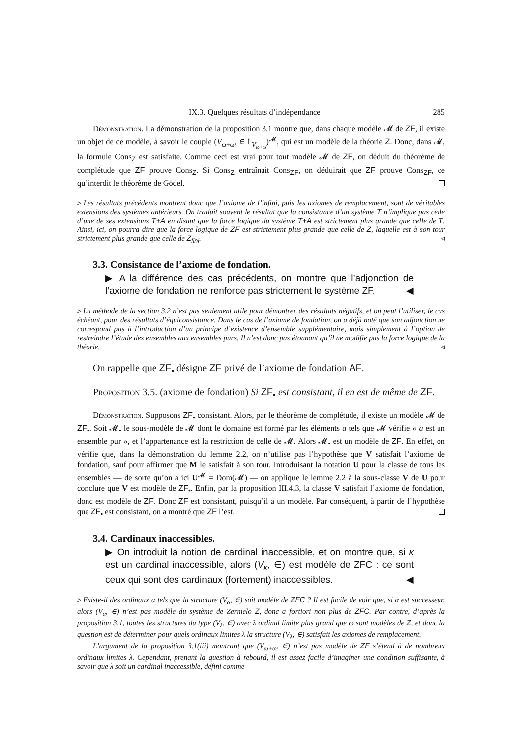IX.3. Quelques résultats d’indépendance 285
Démonstration. La démonstration de la proposition 3.1 montre que, dans chaque modèle 𝓜 de ZF, il existe un objet de ce modèle, à savoir le couple (V<sub>ω+ω</sub>, ∈↾<sub>V<sub>ω+ω</sub></sub>)<sup>𝓜</sup>, qui est un modèle de la théorie Z. Donc, dans 𝓜, la formule Cons<sub>Z</sub> est satisfaite. Comme ceci est vrai pour tout modèle 𝓜 de ZF, on déduit du théorème de complétude que ZF prouve Cons<sub>Z</sub>. Si Cons<sub>Z</sub> entraînait Cons<sub>ZF</sub>, on déduirait que ZF prouve Cons<sub>ZF</sub>, ce qu’interdit le théorème de Gödel.
▹ Les résultats précédents montrent donc que l’axiome de l’infini, puis les axiomes de remplacement, sont de véritables extensions des systèmes antérieurs. On traduit souvent le résultat que la consistance d’un système T n’implique pas celle d’une de ses extensions T+A en disant que la force logique du système T+A est strictement plus grande que celle de T. Ainsi, ici, on pourra dire que la force logique de ZF est strictement plus grande que celle de Z, laquelle est à son tour strictement plus grande que celle de Z<sub>fini</sub>. ◃
3.3. Consistance de l’axiome de fondation.
▶ A la différence des cas précédents, on montre que l’adjonction de l’axiome de fondation ne renforce pas strictement le système ZF. ◀
▹ La méthode de la section 3.2 n’est pas seulement utile pour démontrer des résultats négatifs, et on peut l’utiliser, le cas échéant, pour des résultats d’équiconsistance. Dans le cas de l’axiome de fondation, on a déjà noté que son adjonction ne correspond pas à l’introduction d’un principe d’existence d’ensemble supplémentaire, mais simplement à l’option de restreindre l’étude des ensembles aux ensembles purs. Il n’est donc pas étonnant qu’il ne modifie pas la force logique de la théorie. ◃
On rappelle que ZF<sub>•</sub> désigne ZF privé de l’axiome de fondation AF.
Proposition 3.5. (axiome de fondation) Si ZF<sub>•</sub> est consistant, il en est de même de ZF.
Démonstration. Supposons ZF<sub>•</sub> consistant. Alors, par le théorème de complétude, il existe un modèle 𝓜 de ZF<sub>•</sub>. Soit 𝓜<sub>•</sub> le sous-modèle de 𝓜 dont le domaine est formé par les éléments a tels que 𝓜 vérifie « a est un ensemble pur », et l’appartenance est la restriction de celle de 𝓜. Alors 𝓜<sub>•</sub> est un modèle de ZF. En effet, on vérifie que, dans la démonstration du lemme 2.2, on n’utilise pas l’hypothèse que V satisfait l’axiome de fondation, sauf pour affirmer que M le satisfait à son tour. Introduisant la notation U pour la classe de tous les ensembles — de sorte qu’on a ici U<sup>𝓜</sup> = Dom(𝓜) — on applique le lemme 2.2 à la sous-classe V de U pour conclure que V est modèle de ZF<sub>•</sub>. Enfin, par la proposition III.4.3, la classe V satisfait l’axiome de fondation, donc est modèle de ZF. Donc ZF est consistant, puisqu’il a un modèle. Par conséquent, à partir de l’hypothèse que ZF<sub>•</sub> est consistant, on a montré que ZF l’est.
3.4. Cardinaux inaccessibles.
▶ On introduit la notion de cardinal inaccessible, et on montre que, si κ est un cardinal inaccessible, alors (V<sub>κ</sub>, ∈) est modèle de ZFC : ce sont ceux qui sont des cardinaux (fortement) inaccessibles. ◀
▹ Existe-il des ordinaux α tels que la structure (V<sub>α</sub>, ∈) soit modèle de ZFC ? Il est facile de voir que, si α est successeur, alors (V<sub>α</sub>, ∈) n’est pas modèle du système de Zermelo Z, donc a fortiori non plus de ZFC. Par contre, d’après la proposition 3.1, toutes les structures du type (V<sub>λ</sub>, ∈) avec λ ordinal limite plus grand que ω sont modèles de Z, et donc la question est de déterminer pour quels ordinaux limites λ la structure (V<sub>λ</sub>, ∈) satisfait les axiomes de remplacement.
L’argument de la proposition 3.1(iii) montrant que (V<sub>ω+ω</sub>, ∈) n’est pas modèle de ZF s’étend à de nombreux ordinaux limites λ. Cependant, prenant la question à rebourd, il est assez facile d’imaginer une condition suffisante, à savoir que λ soit un cardinal inaccessible, défini comme